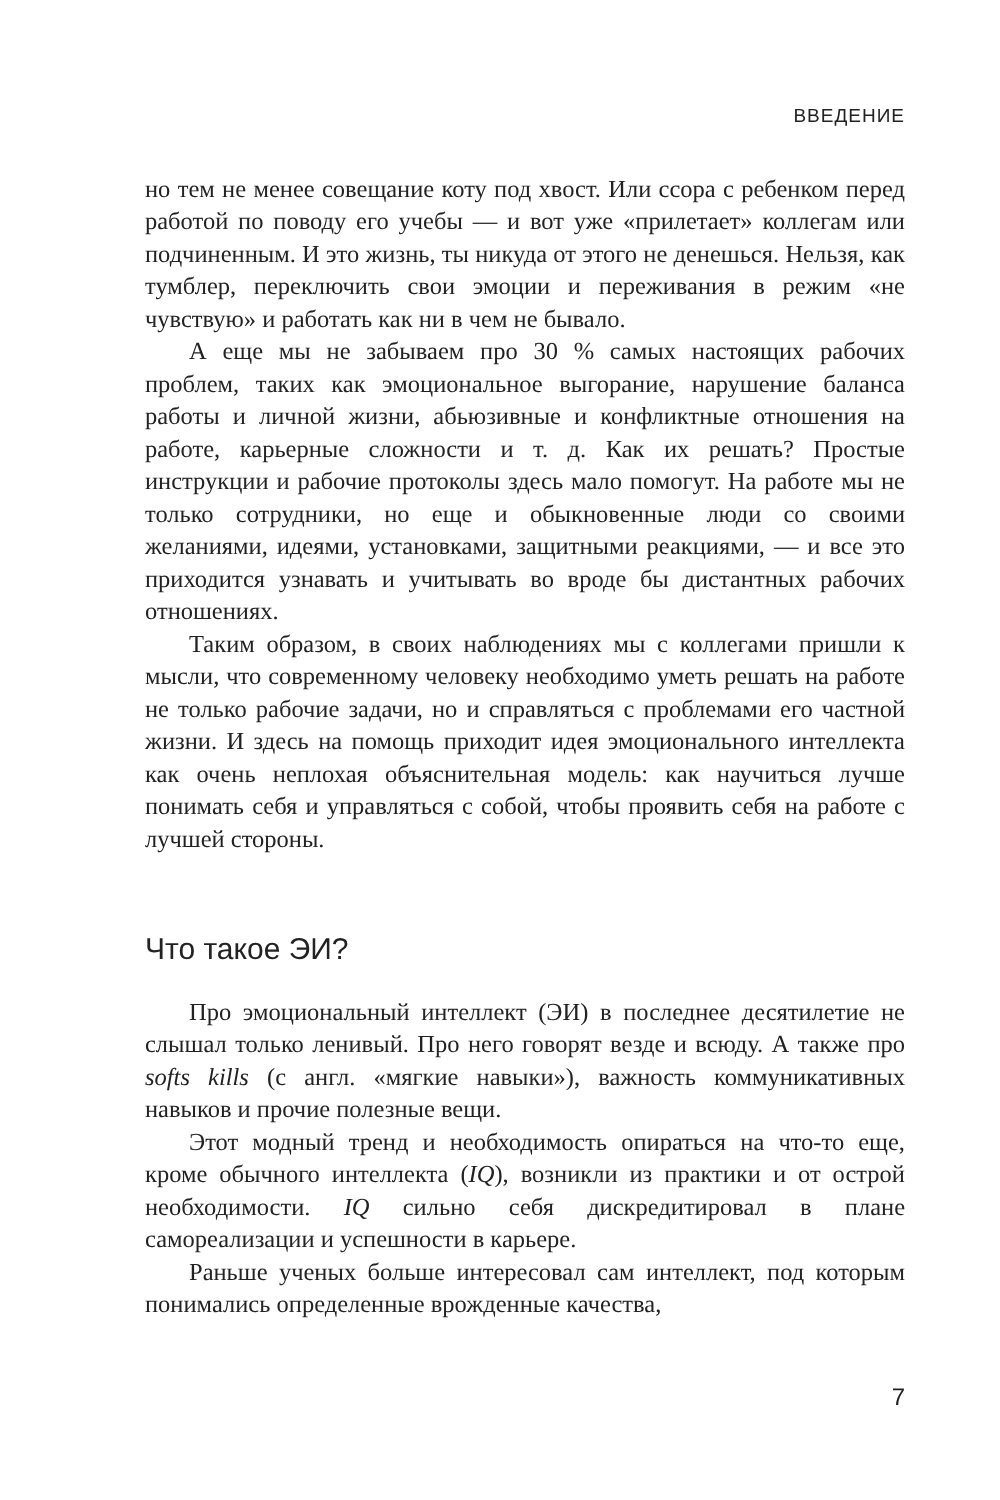ВВЕДЕНИЕ
но тем не менее совещание коту под хвост. Или ссора с ребенком перед работой по поводу его учебы — и вот уже «прилетает» коллегам или подчиненным. И это жизнь, ты никуда от этого не денешься. Нельзя, как тумблер, переключить свои эмоции и переживания в режим «не чувствую» и работать как ни в чем не бывало.
А еще мы не забываем про 30 % самых настоящих рабочих проблем, таких как эмоциональное выгорание, нарушение баланса работы и личной жизни, абьюзивные и конфликтные отношения на работе, карьерные сложности и т. д. Как их решать? Простые инструкции и рабочие протоколы здесь мало помогут. На работе мы не только сотрудники, но еще и обыкновенные люди со своими желаниями, идеями, установками, защитными реакциями, — и все это приходится узнавать и учитывать во вроде бы дистантных рабочих отношениях.
Таким образом, в своих наблюдениях мы с коллегами пришли к мысли, что современному человеку необходимо уметь решать на работе не только рабочие задачи, но и справляться с проблемами его частной жизни. И здесь на помощь приходит идея эмоционального интеллекта как очень неплохая объяснительная модель: как научиться лучше понимать себя и управляться с собой, чтобы проявить себя на работе с лучшей стороны.
Что такое ЭИ?
Про эмоциональный интеллект (ЭИ) в последнее десятилетие не слышал только ленивый. Про него говорят везде и всюду. А также про softs kills (с англ. «мягкие навыки»), важность коммуникативных навыков и прочие полезные вещи.
Этот модный тренд и необходимость опираться на что-то еще, кроме обычного интеллекта (IQ), возникли из практики и от острой необходимости. IQ сильно себя дискредитировал в плане самореализации и успешности в карьере.
Раньше ученых больше интересовал сам интеллект, под которым понимались определенные врожденные качества,
7